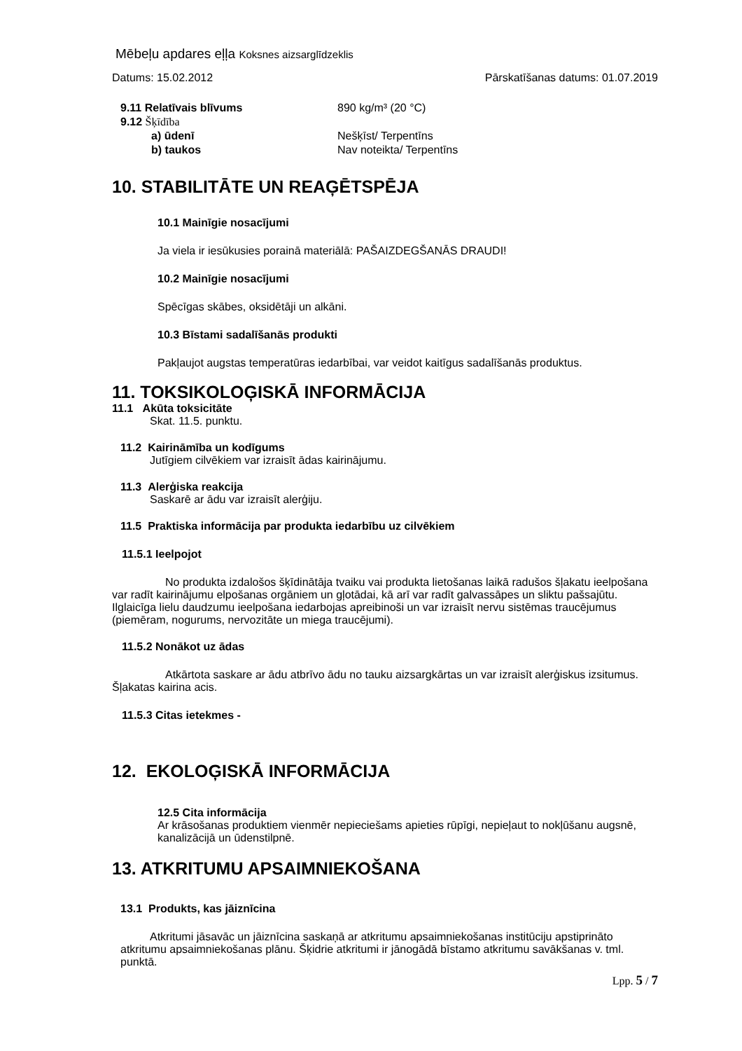Mēbeļu apdares eļļa Koksnes aizsarglīdzeklis
Datums: 15.02.2012 Pārskatīšanas datums: 01.07.2019
9.11 Relatīvais blīvums 890 kg/m³ (20 °C)
9.12 Šķīdība
a) ūdenī Nešķīst/ Terpentīns
b) taukos Nav noteikta/ Terpentīns
10. STABILITĀTE UN REAĢĒTSPĒJA
10.1 Mainīgie nosacījumi
Ja viela ir iesūkusies porainā materiālā: PAŠAIZDEGŠANĀS DRAUDI!
10.2 Mainīgie nosacījumi
Spēcīgas skābes, oksidētāji un alkāni.
10.3 Bīstami sadalīšanās produkti
Pakļaujot augstas temperatūras iedarbībai, var veidot kaitīgus sadalīšanās produktus.
11. TOKSIKOLOĢISKĀ INFORMĀCIJA
11.1 Akūta toksicitāte
Skat. 11.5. punktu.
11.2 Kairināmība un kodīgums
Jutīgiem cilvēkiem var izraisīt ādas kairinājumu.
11.3 Alerģiska reakcija
Saskarē ar ādu var izraisīt alerģiju.
11.5 Praktiska informācija par produkta iedarbību uz cilvēkiem
11.5.1 Ieelpojot
No produkta izdalošos šķīdinātāja tvaiku vai produkta lietošanas laikā radušos šļakatu ieelpošana var radīt kairinājumu elpošanas orgāniem un gļotādai, kā arī var radīt galvassāpes un sliktu pašsajūtu. Ilglaicīga lielu daudzumu ieelpošana iedarbojas apreibinoši un var izraisīt nervu sistēmas traucējumus (piemēram, nogurums, nervozitāte un miega traucējumi).
11.5.2 Nonākot uz ādas
Atkārtota saskare ar ādu atbrīvo ādu no tauku aizsargkārtas un var izraisīt alerģiskus izsitumus. Šļakatas kairina acis.
11.5.3 Citas ietekmes -
12. EKOLOĢISKĀ INFORMĀCIJA
12.5 Cita informācija
Ar krāsošanas produktiem vienmēr nepieciešams apieties rūpīgi, nepieļaut to nokļūšanu augsnē, kanalizācijā un ūdenstilpnē.
13. ATKRITUMU APSAIMNIEKOŠANA
13.1 Produkts, kas jāiznīcina
Atkritumi jāsavāc un jāiznīcina saskaņā ar atkritumu apsaimniekošanas institūciju apstiprināto atkritumu apsaimniekošanas plānu. Šķidrie atkritumi ir jānogādā bīstamo atkritumu savākšanas v. tml. punktā.
Lpp. 5 / 7